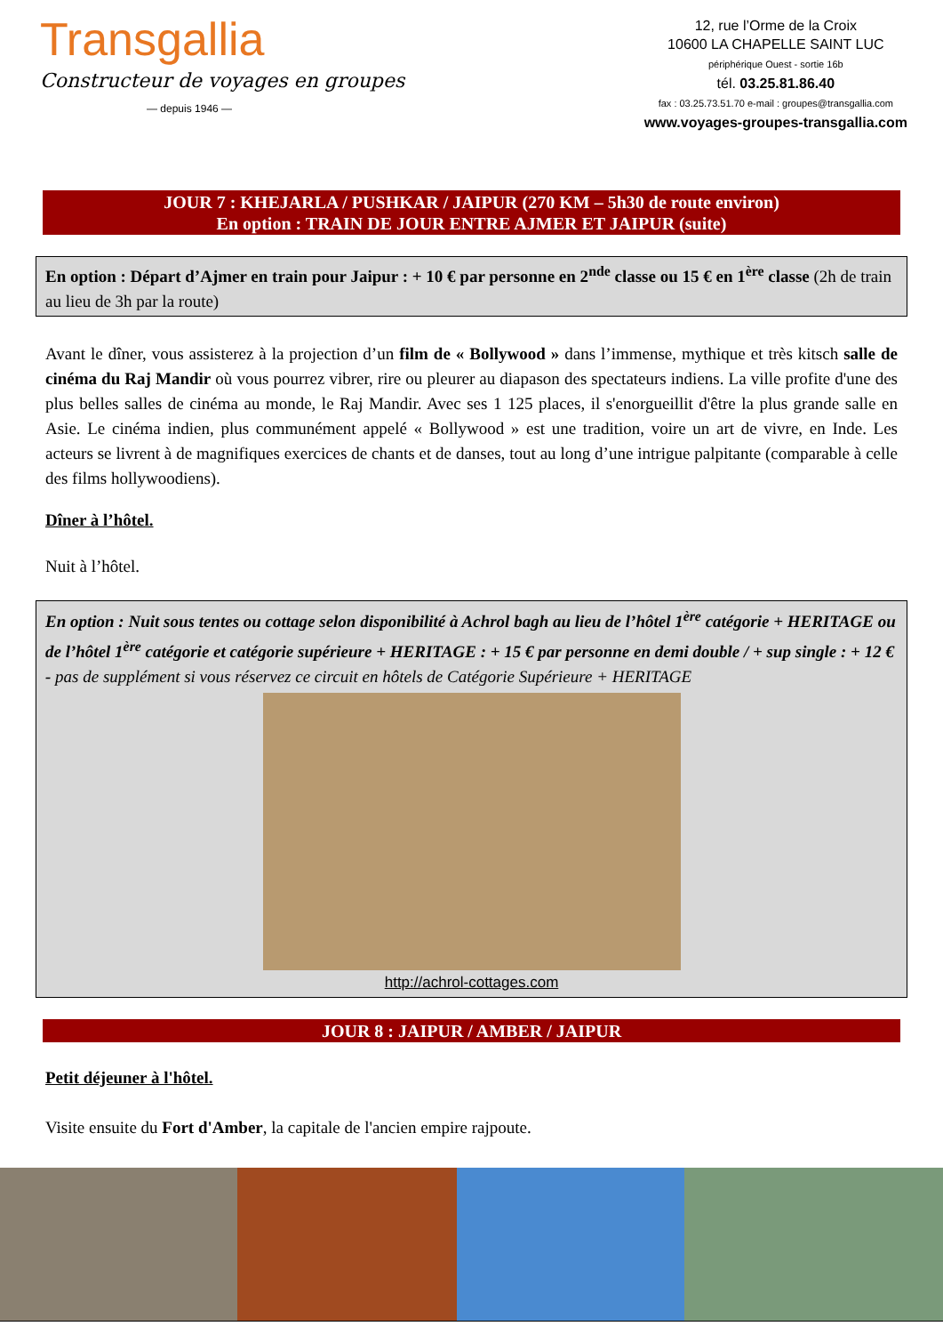Transgallia
Constructeur de voyages en groupes
— depuis 1946 —
12, rue l’Orme de la Croix
10600 LA CHAPELLE SAINT LUC
périphérique Ouest - sortie 16b
tél. 03.25.81.86.40
fax : 03.25.73.51.70 e-mail : groupes@transgallia.com
www.voyages-groupes-transgallia.com
JOUR 7 : KHEJARLA / PUSHKAR / JAIPUR (270 KM – 5h30 de route environ)
En option : TRAIN DE JOUR ENTRE AJMER ET JAIPUR (suite)
En option : Départ d’Ajmer en train pour Jaipur : + 10 € par personne en 2<sup>nde</sup> classe ou 15 € en 1<sup>ère</sup> classe (2h de train au lieu de 3h par la route)
Avant le dîner, vous assisterez à la projection d’un film de « Bollywood » dans l’immense, mythique et très kitsch salle de cinéma du Raj Mandir où vous pourrez vibrer, rire ou pleurer au diapason des spectateurs indiens. La ville profite d'une des plus belles salles de cinéma au monde, le Raj Mandir. Avec ses 1 125 places, il s'enorgueillit d'être la plus grande salle en Asie. Le cinéma indien, plus communément appelé « Bollywood » est une tradition, voire un art de vivre, en Inde. Les acteurs se livrent à de magnifiques exercices de chants et de danses, tout au long d’une intrigue palpitante (comparable à celle des films hollywoodiens).
Dîner à l’hôtel.
Nuit à l’hôtel.
En option : Nuit sous tentes ou cottage selon disponibilité à Achrol bagh au lieu de l’hôtel 1<sup>ère</sup> catégorie + HERITAGE ou de l’hôtel 1<sup>ère</sup> catégorie et catégorie supérieure + HERITAGE : + 15 € par personne en demi double / + sup single : + 12 € - pas de supplément si vous réservez ce circuit en hôtels de Catégorie Supérieure + HERITAGE
http://achrol-cottages.com
JOUR 8 : JAIPUR / AMBER / JAIPUR
Petit déjeuner à l'hôtel.
Visite ensuite du Fort d'Amber, la capitale de l'ancien empire rajpoute.